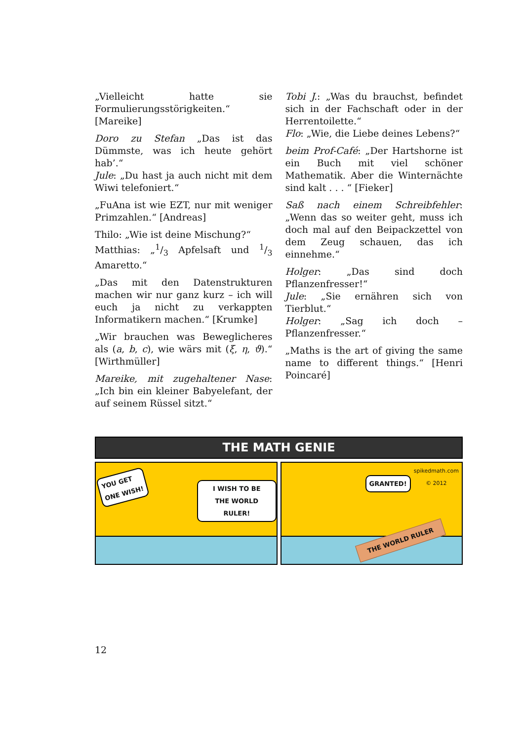„Vielleicht hatte sie Formulierungsstörigkeiten.“ [Mareike]
Doro zu Stefan „Das ist das Dümmste, was ich heute gehört hab’.“
Jule: „Du hast ja auch nicht mit dem Wiwi telefoniert.“
„FuAna ist wie EZT, nur mit weniger Primzahlen.“ [Andreas]
Thilo: „Wie ist deine Mischung?“
Matthias: „1/3 Apfelsaft und 1/3 Amaretto.“
„Das mit den Datenstrukturen machen wir nur ganz kurz – ich will euch ja nicht zu verkappten Informatikern machen.“ [Krumke]
„Wir brauchen was Beweglicheres als (a, b, c), wie wärs mit (ξ, η, ϑ).“ [Wirthmüller]
Mareike, mit zugehaltener Nase: „Ich bin ein kleiner Babyelefant, der auf seinem Rüssel sitzt.“
Tobi J.: „Was du brauchst, befindet sich in der Fachschaft oder in der Herrentoilette.“
Flo: „Wie, die Liebe deines Lebens?“
beim Prof-Café: „Der Hartshorne ist ein Buch mit viel schöner Mathematik. Aber die Winternächte sind kalt . . . “ [Fieker]
Saß nach einem Schreibfehler: „Wenn das so weiter geht, muss ich doch mal auf den Beipackzettel von dem Zeug schauen, das ich einnehme.“
Holger: „Das sind doch Pflanzenfresser!“
Jule: „Sie ernähren sich von Tierblut.“
Holger: „Sag ich doch – Pflanzenfresser.“
„Maths is the art of giving the same name to different things.“ [Henri Poincaré]
THE MATH GENIE
YOU GET
ONE WISH!
I WISH TO BE
THE WORLD RULER!
spikedmath.com
© 2012
GRANTED!
THE WORLD RULER
12